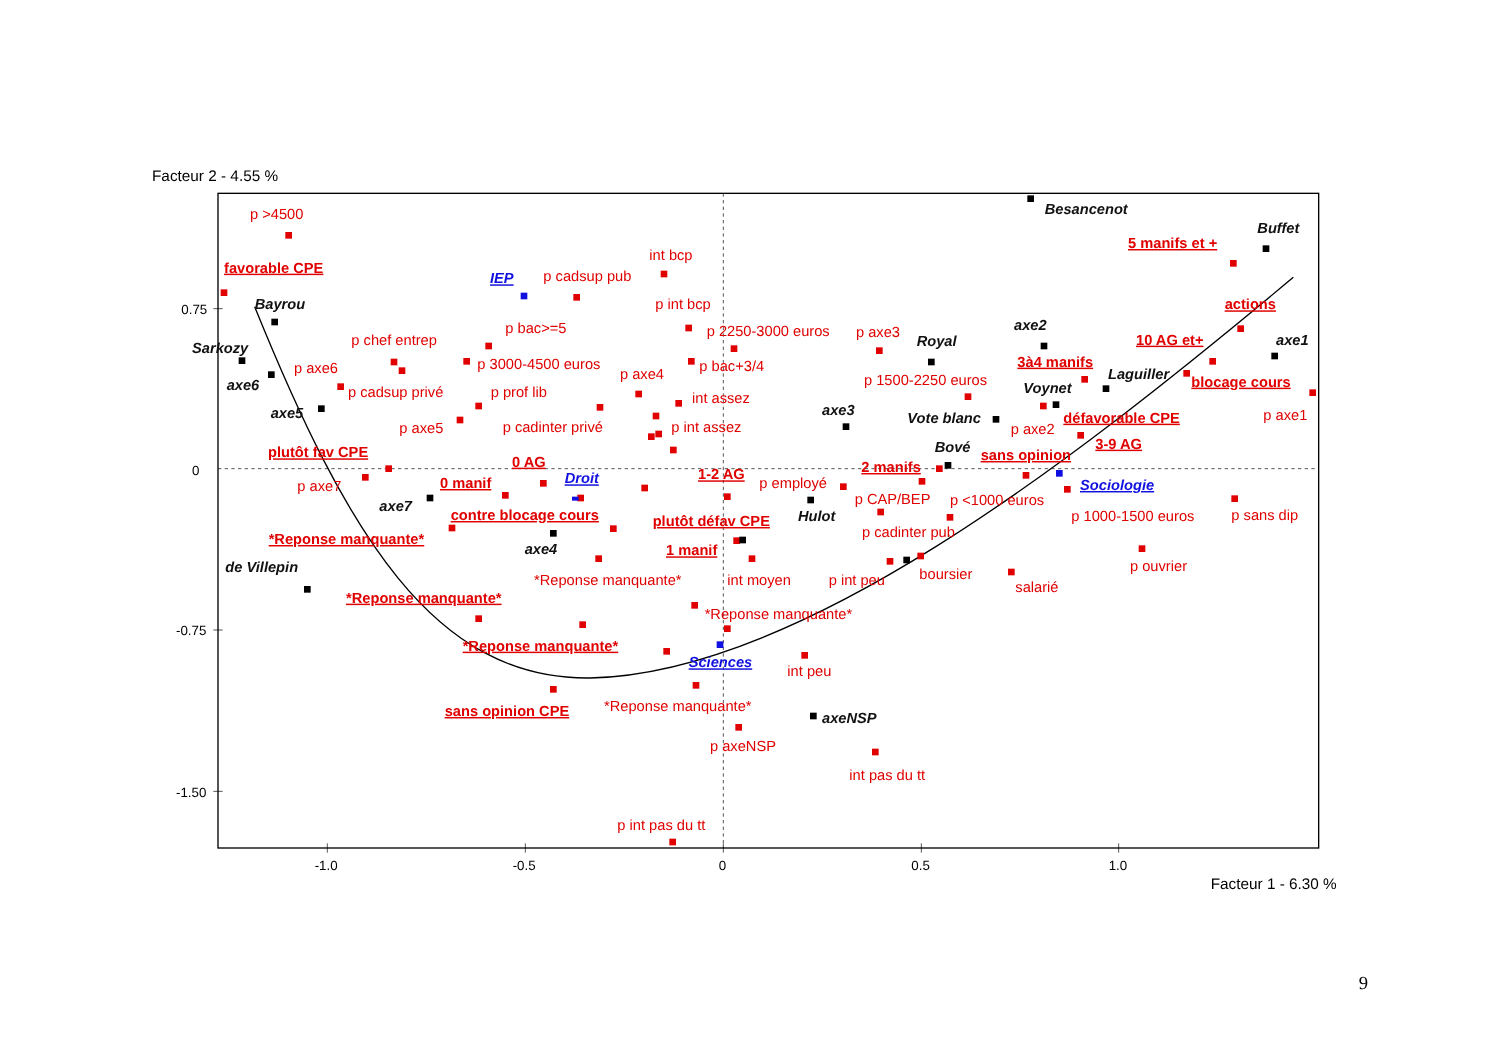Facteur 2 - 4.55 %
Besancenot
p >4500
Buffet
5 manifs et +
int bcp
favorable CPE
IEP
p cadsup pub
Bayrou
p int bcp
actions
axe2
p bac>=5
p 2250-3000 euros
p axe3
p chef entrep
10 AG et+
axe1
Royal
Sarkozy
3à4 manifs
p 3000-4500 euros
p bac+3/4
p axe6
p axe4
Laguiller
p 1500-2250 euros
blocage cours
axe6
Voynet
p cadsup privé
p prof lib
int assez
axe5
axe3
p axe1
Vote blanc
défavorable CPE
p axe5
p cadinter privé
p int assez
p axe2
3-9 AG
Bové
plutôt fav CPE
sans opinion
0 AG
2 manifs
0
Droit
1-2 AG
0 manif
p employé
Sociologie
p axe7
p CAP/BEP
p <1000 euros
axe7
contre blocage cours
Hulot
p 1000-1500 euros
p sans dip
plutôt défav CPE
p cadinter pub
*Reponse manquante*
axe4
1 manif
de Villepin
p ouvrier
boursier
*Reponse manquante*
int moyen
p int peu
salarié
*Reponse manquante*
*Reponse manquante*
-0.75
0.75
*Reponse manquante*
Sciences
int peu
*Reponse manquante*
sans opinion CPE
axeNSP
p axeNSP
int pas du tt
-1.50
p int pas du tt
-1.0
-0.5
0
0.5
1.0
Facteur 1 - 6.30 %
9